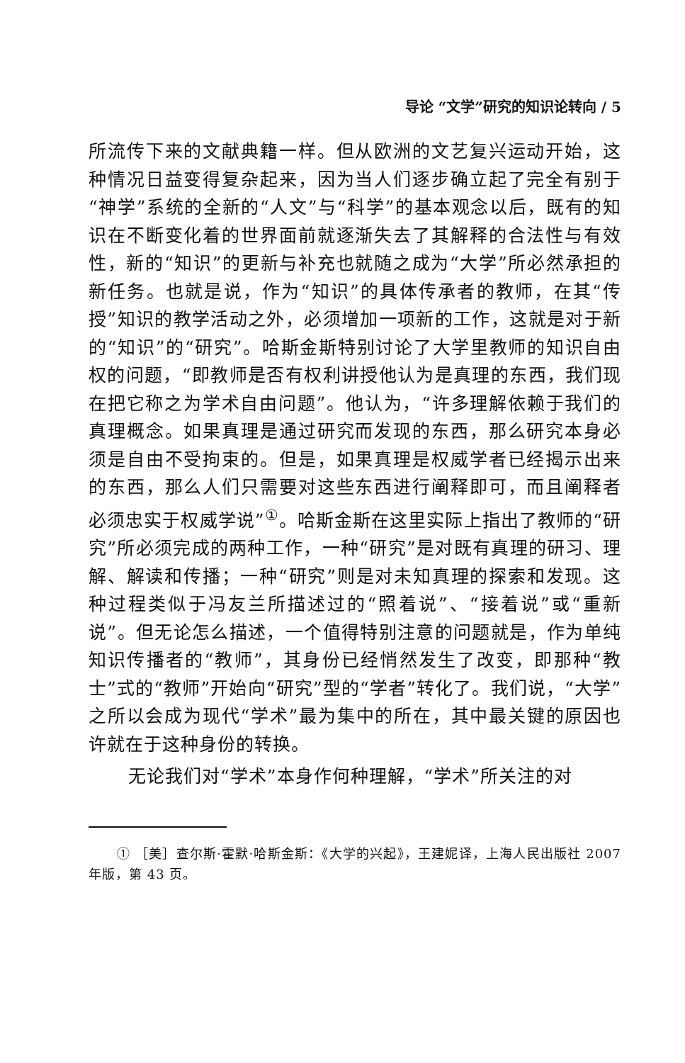导论 “文学”研究的知识论转向 / 5
所流传下来的文献典籍一样。但从欧洲的文艺复兴运动开始，这种情况日益变得复杂起来，因为当人们逐步确立起了完全有别于“神学”系统的全新的“人文”与“科学”的基本观念以后，既有的知识在不断变化着的世界面前就逐渐失去了其解释的合法性与有效性，新的“知识”的更新与补充也就随之成为“大学”所必然承担的新任务。也就是说，作为“知识”的具体传承者的教师，在其“传授”知识的教学活动之外，必须增加一项新的工作，这就是对于新的“知识”的“研究”。哈斯金斯特别讨论了大学里教师的知识自由权的问题，“即教师是否有权利讲授他认为是真理的东西，我们现在把它称之为学术自由问题”。他认为，“许多理解依赖于我们的真理概念。如果真理是通过研究而发现的东西，那么研究本身必须是自由不受拘束的。但是，如果真理是权威学者已经揭示出来的东西，那么人们只需要对这些东西进行阐释即可，而且阐释者必须忠实于权威学说”<sup>①</sup>。哈斯金斯在这里实际上指出了教师的“研究”所必须完成的两种工作，一种“研究”是对既有真理的研习、理解、解读和传播；一种“研究”则是对未知真理的探索和发现。这种过程类似于冯友兰所描述过的“照着说”、“接着说”或“重新说”。但无论怎么描述，一个值得特别注意的问题就是，作为单纯知识传播者的“教师”，其身份已经悄然发生了改变，即那种“教士”式的“教师”开始向“研究”型的“学者”转化了。我们说，“大学”之所以会成为现代“学术”最为集中的所在，其中最关键的原因也许就在于这种身份的转换。
无论我们对“学术”本身作何种理解，“学术”所关注的对
① ［美］查尔斯·霍默·哈斯金斯：《大学的兴起》，王建妮译，上海人民出版社 2007 年版，第 43 页。